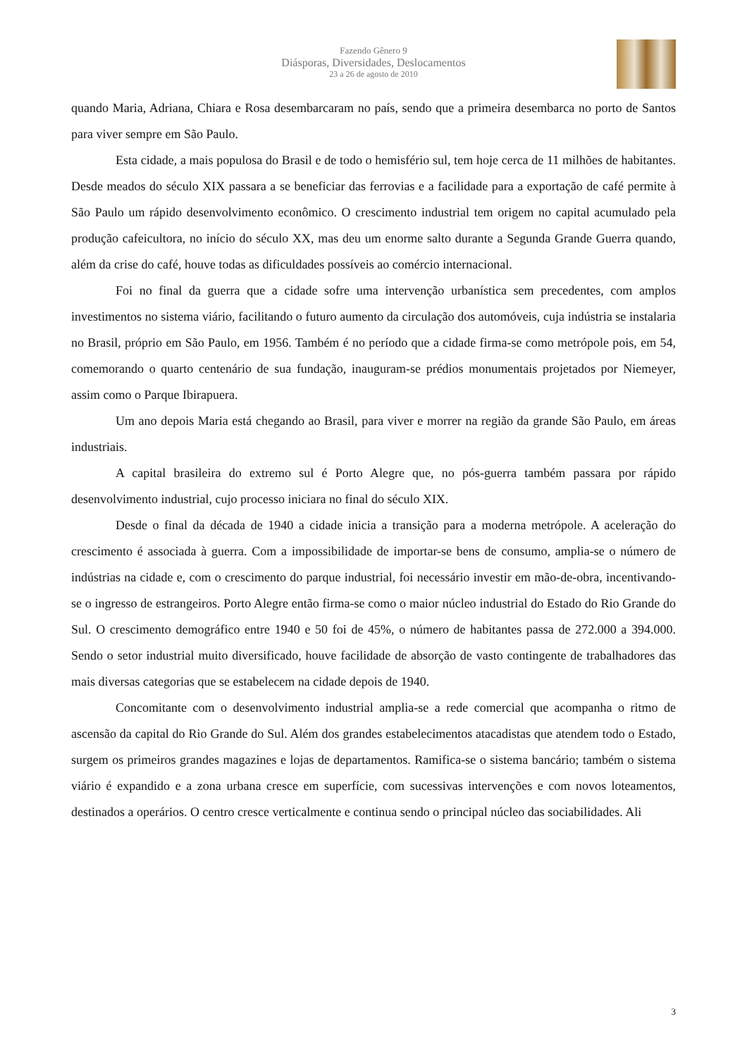Fazendo Gênero 9
Diásporas, Diversidades, Deslocamentos
23 a 26 de agosto de 2010
quando Maria, Adriana, Chiara e Rosa desembarcaram no país, sendo que a primeira desembarca no porto de Santos para viver sempre em São Paulo.
Esta cidade, a mais populosa do Brasil e de todo o hemisfério sul, tem hoje cerca de 11 milhões de habitantes. Desde meados do século XIX passara a se beneficiar das ferrovias e a facilidade para a exportação de café permite à São Paulo um rápido desenvolvimento econômico. O crescimento industrial tem origem no capital acumulado pela produção cafeicultora, no início do século XX, mas deu um enorme salto durante a Segunda Grande Guerra quando, além da crise do café, houve todas as dificuldades possíveis ao comércio internacional.
Foi no final da guerra que a cidade sofre uma intervenção urbanística sem precedentes, com amplos investimentos no sistema viário, facilitando o futuro aumento da circulação dos automóveis, cuja indústria se instalaria no Brasil, próprio em São Paulo, em 1956. Também é no período que a cidade firma-se como metrópole pois, em 54, comemorando o quarto centenário de sua fundação, inauguram-se prédios monumentais projetados por Niemeyer, assim como o Parque Ibirapuera.
Um ano depois Maria está chegando ao Brasil, para viver e morrer na região da grande São Paulo, em áreas industriais.
A capital brasileira do extremo sul é Porto Alegre que, no pós-guerra também passara por rápido desenvolvimento industrial, cujo processo iniciara no final do século XIX.
Desde o final da década de 1940 a cidade inicia a transição para a moderna metrópole. A aceleração do crescimento é associada à guerra. Com a impossibilidade de importar-se bens de consumo, amplia-se o número de indústrias na cidade e, com o crescimento do parque industrial, foi necessário investir em mão-de-obra, incentivando-se o ingresso de estrangeiros. Porto Alegre então firma-se como o maior núcleo industrial do Estado do Rio Grande do Sul. O crescimento demográfico entre 1940 e 50 foi de 45%, o número de habitantes passa de 272.000 a 394.000. Sendo o setor industrial muito diversificado, houve facilidade de absorção de vasto contingente de trabalhadores das mais diversas categorias que se estabelecem na cidade depois de 1940.
Concomitante com o desenvolvimento industrial amplia-se a rede comercial que acompanha o ritmo de ascensão da capital do Rio Grande do Sul. Além dos grandes estabelecimentos atacadistas que atendem todo o Estado, surgem os primeiros grandes magazines e lojas de departamentos. Ramifica-se o sistema bancário; também o sistema viário é expandido e a zona urbana cresce em superfície, com sucessivas intervenções e com novos loteamentos, destinados a operários. O centro cresce verticalmente e continua sendo o principal núcleo das sociabilidades. Ali
3